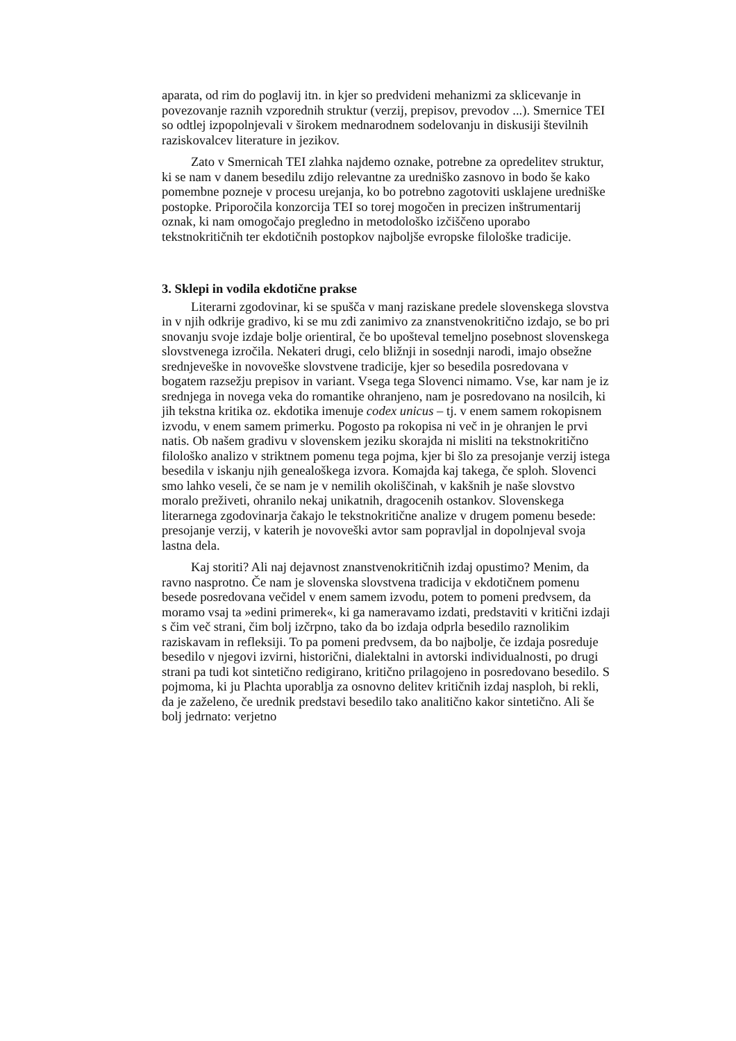aparata, od rim do poglavij itn. in kjer so predvideni mehanizmi za sklicevanje in povezovanje raznih vzporednih struktur (verzij, prepisov, prevodov ...). Smernice TEI so odtlej izpopolnjevali v širokem mednarodnem sodelovanju in diskusiji številnih raziskovalcev literature in jezikov.
Zato v Smernicah TEI zlahka najdemo oznake, potrebne za opredelitev struktur, ki se nam v danem besedilu zdijo relevantne za uredniško zasnovo in bodo še kako pomembne pozneje v procesu urejanja, ko bo potrebno zagotoviti usklajene uredniške postopke. Priporočila konzorcija TEI so torej mogočen in precizen inštrumentarij oznak, ki nam omogočajo pregledno in metodološko izčiščeno uporabo tekstnokritičnih ter ekdotičnih postopkov najboljše evropske filološke tradicije.
3. Sklepi in vodila ekdotične prakse
Literarni zgodovinar, ki se spušča v manj raziskane predele slovenskega slovstva in v njih odkrije gradivo, ki se mu zdi zanimivo za znanstvenokritično izdajo, se bo pri snovanju svoje izdaje bolje orientiral, če bo upošteval temeljno posebnost slovenskega slovstvenega izročila. Nekateri drugi, celo bližnji in sosednji narodi, imajo obsežne srednjeveške in novoveške slovstvene tradicije, kjer so besedila posredovana v bogatem razsežju prepisov in variant. Vsega tega Slovenci nimamo. Vse, kar nam je iz srednjega in novega veka do romantike ohranjeno, nam je posredovano na nosilcih, ki jih tekstna kritika oz. ekdotika imenuje codex unicus – tj. v enem samem rokopisnem izvodu, v enem samem primerku. Pogosto pa rokopisa ni več in je ohranjen le prvi natis. Ob našem gradivu v slovenskem jeziku skorajda ni misliti na tekstnokritično filološko analizo v striktnem pomenu tega pojma, kjer bi šlo za presojanje verzij istega besedila v iskanju njih genealoškega izvora. Komajda kaj takega, če sploh. Slovenci smo lahko veseli, če se nam je v nemilih okoliščinah, v kakšnih je naše slovstvo moralo preživeti, ohranilo nekaj unikatnih, dragocenih ostankov. Slovenskega literarnega zgodovinarja čakajo le tekstnokritične analize v drugem pomenu besede: presojanje verzij, v katerih je novoveški avtor sam popravljal in dopolnjeval svoja lastna dela.
Kaj storiti? Ali naj dejavnost znanstvenokritičnih izdaj opustimo? Menim, da ravno nasprotno. Če nam je slovenska slovstvena tradicija v ekdotičnem pomenu besede posredovana večidel v enem samem izvodu, potem to pomeni predvsem, da moramo vsaj ta »edini primerek«, ki ga nameravamo izdati, predstaviti v kritični izdaji s čim več strani, čim bolj izčrpno, tako da bo izdaja odprla besedilo raznolikim raziskavam in refleksiji. To pa pomeni predvsem, da bo najbolje, če izdaja posreduje besedilo v njegovi izvirni, historični, dialektalni in avtorski individualnosti, po drugi strani pa tudi kot sintetično redigirano, kritično prilagojeno in posredovano besedilo. S pojmoma, ki ju Plachta uporablja za osnovno delitev kritičnih izdaj nasploh, bi rekli, da je zaželeno, če urednik predstavi besedilo tako analitično kakor sintetično. Ali še bolj jedrnato: verjetno